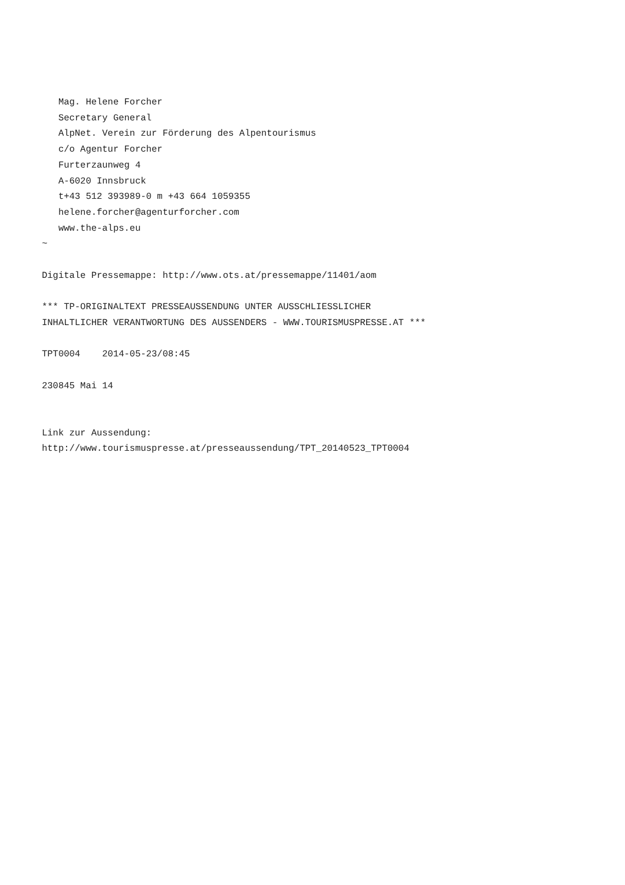Mag. Helene Forcher
   Secretary General
   AlpNet. Verein zur Förderung des Alpentourismus
   c/o Agentur Forcher
   Furterzaunweg 4
   A-6020 Innsbruck
   t+43 512 393989-0 m +43 664 1059355
   helene.forcher@agenturforcher.com
   www.the-alps.eu
~

Digitale Pressemappe: http://www.ots.at/pressemappe/11401/aom

*** TP-ORIGINALTEXT PRESSEAUSSENDUNG UNTER AUSSCHLIESSLICHER
INHALTLICHER VERANTWORTUNG DES AUSSENDERS - WWW.TOURISMUSPRESSE.AT ***

TPT0004    2014-05-23/08:45

230845 Mai 14


Link zur Aussendung:
http://www.tourismuspresse.at/presseaussendung/TPT_20140523_TPT0004